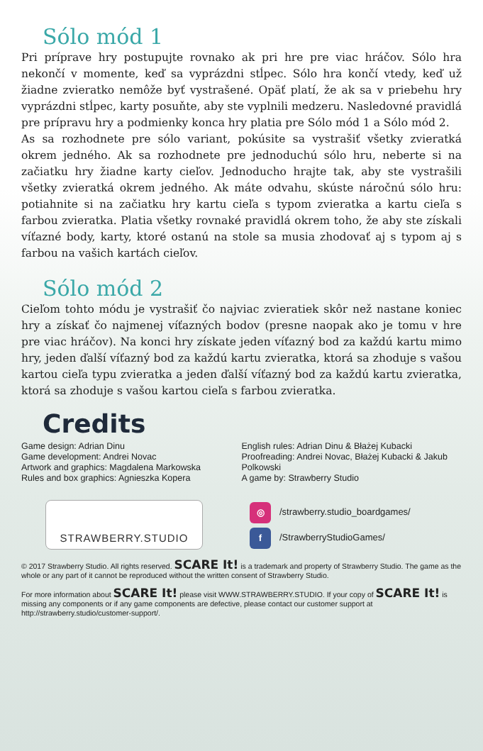Sólo mód 1
Pri príprave hry postupujte rovnako ak pri hre pre viac hráčov. Sólo hra nekončí v momente, keď sa vyprázdni stĺpec. Sólo hra končí vtedy, keď už žiadne zvieratko nemôže byť vystrašené. Opäť platí, že ak sa v priebehu hry vyprázdni stĺpec, karty posuňte, aby ste vyplnili medzeru. Nasledovné pravidlá pre prípravu hry a podmienky konca hry platia pre Sólo mód 1 a Sólo mód 2.
As sa rozhodnete pre sólo variant, pokúsite sa vystrašiť všetky zvieratká okrem jedného. Ak sa rozhodnete pre jednoduchú sólo hru, neberte si na začiatku hry žiadne karty cieľov. Jednoducho hrajte tak, aby ste vystrašili všetky zvieratká okrem jedného. Ak máte odvahu, skúste náročnú sólo hru: potiahnite si na začiatku hry kartu cieľa s typom zvieratka a kartu cieľa s farbou zvieratka. Platia všetky rovnaké pravidlá okrem toho, že aby ste získali víťazné body, karty, ktoré ostanú na stole sa musia zhodovať aj s typom aj s farbou na vašich kartách cieľov.
Sólo mód 2
Cieľom tohto módu je vystrašiť čo najviac zvieratiek skôr než nastane koniec hry a získať čo najmenej víťazných bodov (presne naopak ako je tomu v hre pre viac hráčov). Na konci hry získate jeden víťazný bod za každú kartu mimo hry, jeden ďalší víťazný bod za každú kartu zvieratka, ktorá sa zhoduje s vašou kartou cieľa typu zvieratka a jeden ďalší víťazný bod za každú kartu zvieratka, ktorá sa zhoduje s vašou kartou cieľa s farbou zvieratka.
Credits
Game design: Adrian Dinu
Game development: Andrei Novac
Artwork and graphics: Magdalena Markowska
Rules and box graphics: Agnieszka Kopera
English rules: Adrian Dinu & Błażej Kubacki
Proofreading: Andrei Novac, Błażej Kubacki & Jakub Polkowski
A game by: Strawberry Studio
STRAWBERRY.STUDIO
◎ /strawberry.studio_boardgames/
f /StrawberryStudioGames/
© 2017 Strawberry Studio. All rights reserved. SCARE It! is a trademark and property of Strawberry Studio. The game as the whole or any part of it cannot be reproduced without the written consent of Strawberry Studio.
For more information about SCARE It! please visit WWW.STRAWBERRY.STUDIO. If your copy of SCARE It! is missing any components or if any game components are defective, please contact our customer support at http://strawberry.studio/customer-support/.